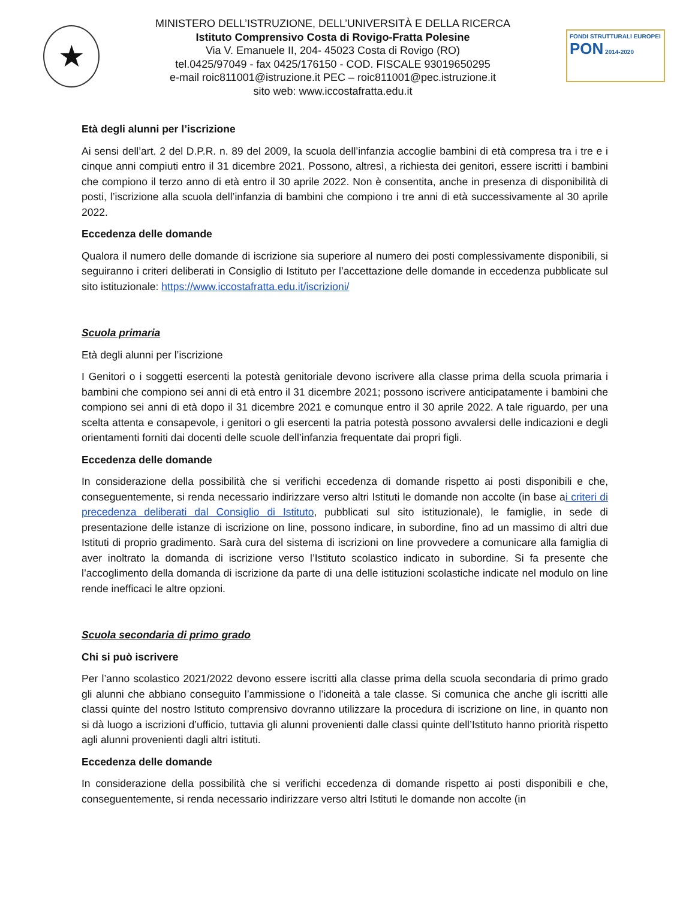★
MINISTERO DELL’ISTRUZIONE, DELL’UNIVERSITÀ E DELLA RICERCA
Istituto Comprensivo Costa di Rovigo-Fratta Polesine
Via V. Emanuele II, 204- 45023 Costa di Rovigo (RO)
tel.0425/97049 - fax 0425/176150 - COD. FISCALE 93019650295
e-mail roic811001@istruzione.it PEC – roic811001@pec.istruzione.it
sito web: www.iccostafratta.edu.it
FONDI STRUTTURALI EUROPEI
PON 2014-2020
Età degli alunni per l’iscrizione
Ai sensi dell’art. 2 del D.P.R. n. 89 del 2009, la scuola dell’infanzia accoglie bambini di età compresa tra i tre e i cinque anni compiuti entro il 31 dicembre 2021. Possono, altresì, a richiesta dei genitori, essere iscritti i bambini che compiono il terzo anno di età entro il 30 aprile 2022. Non è consentita, anche in presenza di disponibilità di posti, l’iscrizione alla scuola dell’infanzia di bambini che compiono i tre anni di età successivamente al 30 aprile 2022.
Eccedenza delle domande
Qualora il numero delle domande di iscrizione sia superiore al numero dei posti complessivamente disponibili, si seguiranno i criteri deliberati in Consiglio di Istituto per l’accettazione delle domande in eccedenza pubblicate sul sito istituzionale: https://www.iccostafratta.edu.it/iscrizioni/
Scuola primaria
Età degli alunni per l’iscrizione
I Genitori o i soggetti esercenti la potestà genitoriale devono iscrivere alla classe prima della scuola primaria i bambini che compiono sei anni di età entro il 31 dicembre 2021; possono iscrivere anticipatamente i bambini che compiono sei anni di età dopo il 31 dicembre 2021 e comunque entro il 30 aprile 2022. A tale riguardo, per una scelta attenta e consapevole, i genitori o gli esercenti la patria potestà possono avvalersi delle indicazioni e degli orientamenti forniti dai docenti delle scuole dell’infanzia frequentate dai propri figli.
Eccedenza delle domande
In considerazione della possibilità che si verifichi eccedenza di domande rispetto ai posti disponibili e che, conseguentemente, si renda necessario indirizzare verso altri Istituti le domande non accolte (in base ai criteri di precedenza deliberati dal Consiglio di Istituto, pubblicati sul sito istituzionale), le famiglie, in sede di presentazione delle istanze di iscrizione on line, possono indicare, in subordine, fino ad un massimo di altri due Istituti di proprio gradimento. Sarà cura del sistema di iscrizioni on line provvedere a comunicare alla famiglia di aver inoltrato la domanda di iscrizione verso l’Istituto scolastico indicato in subordine. Si fa presente che l’accoglimento della domanda di iscrizione da parte di una delle istituzioni scolastiche indicate nel modulo on line rende inefficaci le altre opzioni.
Scuola secondaria di primo grado
Chi si può iscrivere
Per l’anno scolastico 2021/2022 devono essere iscritti alla classe prima della scuola secondaria di primo grado gli alunni che abbiano conseguito l’ammissione o l’idoneità a tale classe. Si comunica che anche gli iscritti alle classi quinte del nostro Istituto comprensivo dovranno utilizzare la procedura di iscrizione on line, in quanto non si dà luogo a iscrizioni d’ufficio, tuttavia gli alunni provenienti dalle classi quinte dell’Istituto hanno priorità rispetto agli alunni provenienti dagli altri istituti.
Eccedenza delle domande
In considerazione della possibilità che si verifichi eccedenza di domande rispetto ai posti disponibili e che, conseguentemente, si renda necessario indirizzare verso altri Istituti le domande non accolte (in